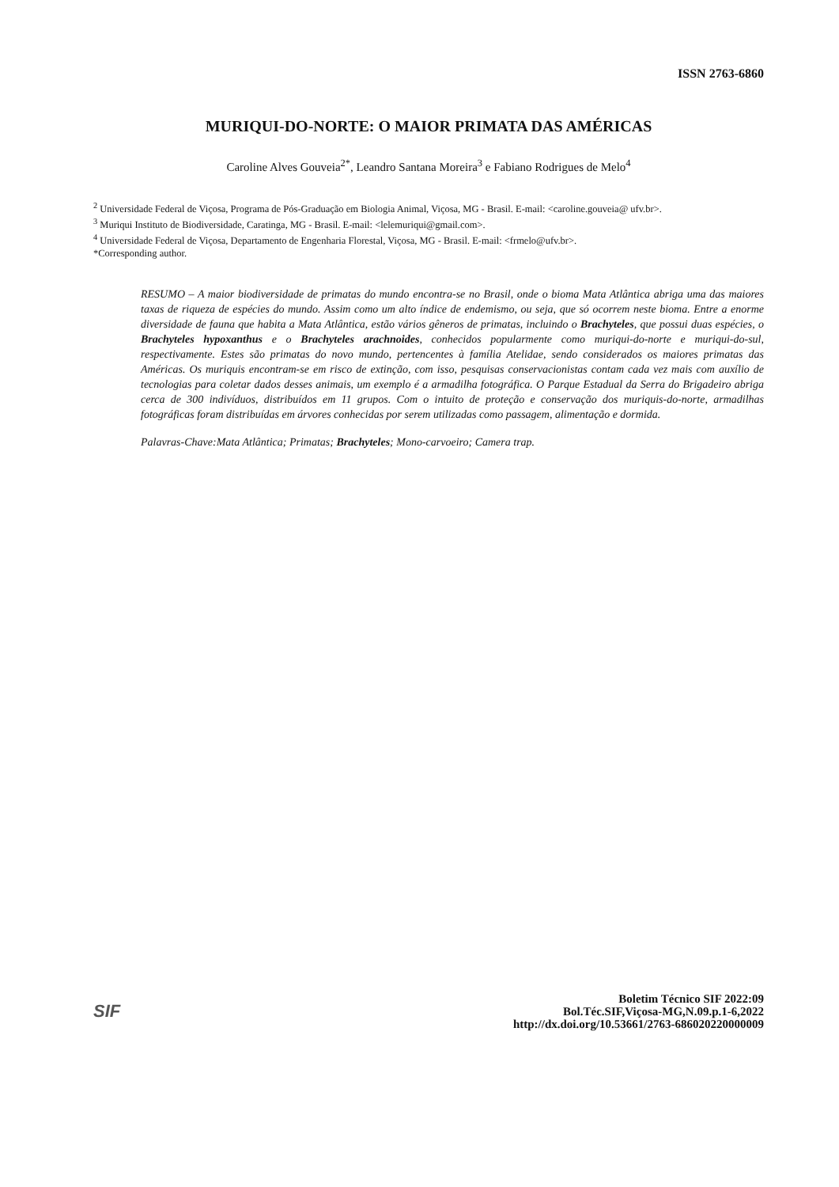ISSN 2763-6860
MURIQUI-DO-NORTE: O MAIOR PRIMATA DAS AMÉRICAS
Caroline Alves Gouveia<sup>2*</sup>, Leandro Santana Moreira<sup>3</sup> e Fabiano Rodrigues de Melo<sup>4</sup>
<sup>2</sup> Universidade Federal de Viçosa, Programa de Pós-Graduação em Biologia Animal, Viçosa, MG - Brasil. E-mail: <caroline.gouveia@ ufv.br>.
<sup>3</sup> Muriqui Instituto de Biodiversidade, Caratinga, MG - Brasil. E-mail: <lelemuriqui@gmail.com>.
<sup>4</sup> Universidade Federal de Viçosa, Departamento de Engenharia Florestal, Viçosa, MG - Brasil. E-mail: <frmelo@ufv.br>.
*Corresponding author.
RESUMO – A maior biodiversidade de primatas do mundo encontra-se no Brasil, onde o bioma Mata Atlântica abriga uma das maiores taxas de riqueza de espécies do mundo. Assim como um alto índice de endemismo, ou seja, que só ocorrem neste bioma. Entre a enorme diversidade de fauna que habita a Mata Atlântica, estão vários gêneros de primatas, incluindo o Brachyteles, que possui duas espécies, o Brachyteles hypoxanthus e o Brachyteles arachnoides, conhecidos popularmente como muriqui-do-norte e muriqui-do-sul, respectivamente. Estes são primatas do novo mundo, pertencentes à família Atelidae, sendo considerados os maiores primatas das Américas. Os muriquis encontram-se em risco de extinção, com isso, pesquisas conservacionistas contam cada vez mais com auxílio de tecnologias para coletar dados desses animais, um exemplo é a armadilha fotográfica. O Parque Estadual da Serra do Brigadeiro abriga cerca de 300 indivíduos, distribuídos em 11 grupos. Com o intuito de proteção e conservação dos muriquis-do-norte, armadilhas fotográficas foram distribuídas em árvores conhecidas por serem utilizadas como passagem, alimentação e dormida.
Palavras-Chave:Mata Atlântica; Primatas; Brachyteles; Mono-carvoeiro; Camera trap.
SIF
Boletim Técnico SIF 2022:09
Bol.Téc.SIF,Viçosa-MG,N.09.p.1-6,2022
http://dx.doi.org/10.53661/2763-686020220000009